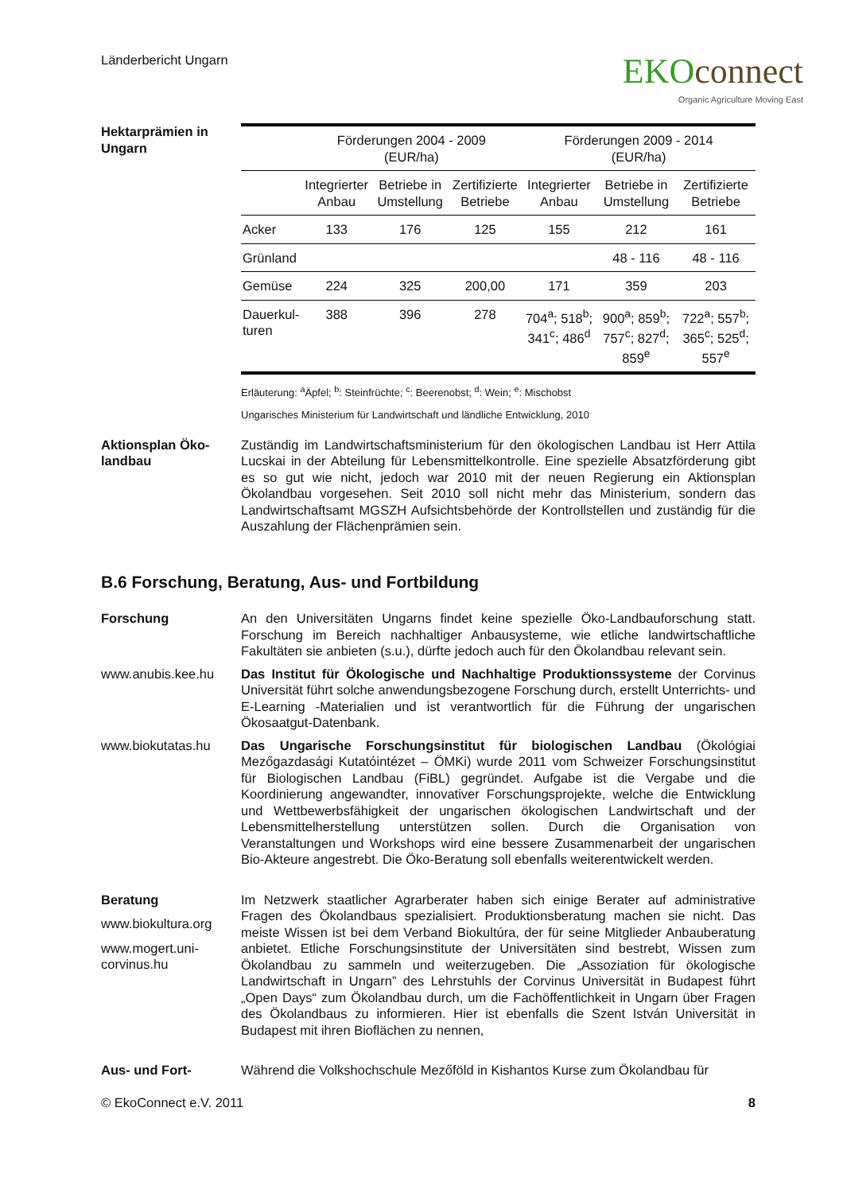Länderbericht Ungarn
EKOconnect
Organic Agriculture Moving East
Hektarprämien in Ungarn
| | Förderungen 2004 - 2009 (EUR/ha) | | | Förderungen 2009 - 2014 (EUR/ha) | | |
| --- | --- | --- | --- | --- | --- | --- |
| | Integrierter Anbau | Betriebe in Umstellung | Zertifizierte Betriebe | Integrierter Anbau | Betriebe in Umstellung | Zertifizierte Betriebe |
| Acker | 133 | 176 | 125 | 155 | 212 | 161 |
| Grünland | | | | | 48 - 116 | 48 - 116 |
| Gemüse | 224 | 325 | 200,00 | 171 | 359 | 203 |
| Dauerkul- turen | 388 | 396 | 278 | 704<sup>a</sup>; 518<sup>b</sup>; 341<sup>c</sup>; 486<sup>d</sup> | 900<sup>a</sup>; 859<sup>b</sup>; 757<sup>c</sup>; 827<sup>d</sup>; 859<sup>e</sup> | 722<sup>a</sup>; 557<sup>b</sup>; 365<sup>c</sup>; 525<sup>d</sup>; 557<sup>e</sup> |
Erläuterung: <sup>a</sup>Äpfel; <sup>b</sup>: Steinfrüchte; <sup>c</sup>: Beerenobst; <sup>d</sup>: Wein; <sup>e</sup>: Mischobst
Ungarisches Ministerium für Landwirtschaft und ländliche Entwicklung, 2010
Aktionsplan Öko-landbau
Zuständig im Landwirtschaftsministerium für den ökologischen Landbau ist Herr Attila Lucskai in der Abteilung für Lebensmittelkontrolle. Eine spezielle Absatzförderung gibt es so gut wie nicht, jedoch war 2010 mit der neuen Regierung ein Aktionsplan Ökolandbau vorgesehen. Seit 2010 soll nicht mehr das Ministerium, sondern das Landwirtschaftsamt MGSZH Aufsichtsbehörde der Kontrollstellen und zuständig für die Auszahlung der Flächenprämien sein.
B.6 Forschung, Beratung, Aus- und Fortbildung
Forschung An den Universitäten Ungarns findet keine spezielle Öko-Landbauforschung statt. Forschung im Bereich nachhaltiger Anbausysteme, wie etliche landwirtschaftliche Fakultäten sie anbieten (s.u.), dürfte jedoch auch für den Ökolandbau relevant sein.
www.anubis.kee.hu Das Institut für Ökologische und Nachhaltige Produktionssysteme der Corvinus Universität führt solche anwendungsbezogene Forschung durch, erstellt Unterrichts- und E-Learning -Materialien und ist verantwortlich für die Führung der ungarischen Ökosaatgut-Datenbank.
www.biokutatas.hu Das Ungarische Forschungsinstitut für biologischen Landbau (Ökológiai Mezőgazdasági Kutatóintézet – ÖMKi) wurde 2011 vom Schweizer Forschungsinstitut für Biologischen Landbau (FiBL) gegründet. Aufgabe ist die Vergabe und die Koordinierung angewandter, innovativer Forschungsprojekte, welche die Entwicklung und Wettbewerbsfähigkeit der ungarischen ökologischen Landwirtschaft und der Lebensmittelherstellung unterstützen sollen. Durch die Organisation von Veranstaltungen und Workshops wird eine bessere Zusammenarbeit der ungarischen Bio-Akteure angestrebt. Die Öko-Beratung soll ebenfalls weiterentwickelt werden.
Beratung
www.biokultura.org
www.mogert.uni-corvinus.hu
Im Netzwerk staatlicher Agrarberater haben sich einige Berater auf administrative Fragen des Ökolandbaus spezialisiert. Produktionsberatung machen sie nicht. Das meiste Wissen ist bei dem Verband Biokultúra, der für seine Mitglieder Anbauberatung anbietet. Etliche Forschungsinstitute der Universitäten sind bestrebt, Wissen zum Ökolandbau zu sammeln und weiterzugeben. Die „Assoziation für ökologische Landwirtschaft in Ungarn” des Lehrstuhls der Corvinus Universität in Budapest führt „Open Days“ zum Ökolandbau durch, um die Fachöffentlichkeit in Ungarn über Fragen des Ökolandbaus zu informieren. Hier ist ebenfalls die Szent István Universität in Budapest mit ihren Bioflächen zu nennen,
Aus- und Fort- Während die Volkshochschule Mezőföld in Kishantos Kurse zum Ökolandbau für
© EkoConnect e.V. 2011 8